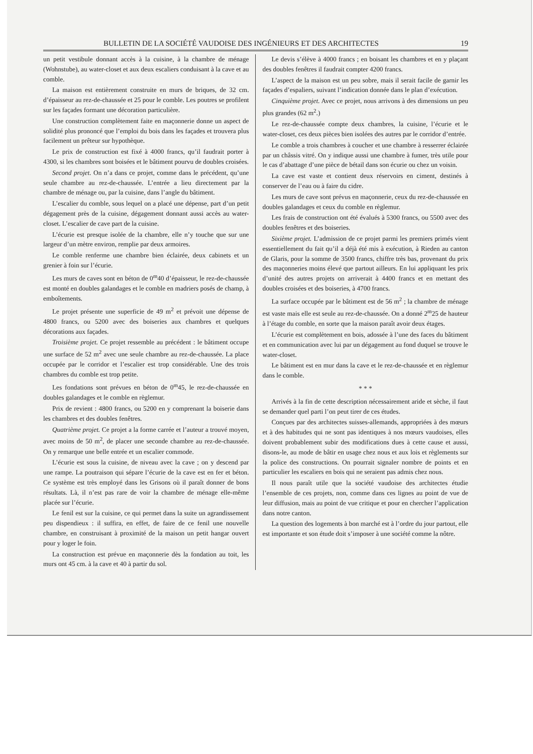BULLETIN DE LA SOCIÉTÉ VAUDOISE DES INGÉNIEURS ET DES ARCHITECTES 19
un petit vestibule donnant accès à la cuisine, à la chambre de ménage (Wohnstube), au water-closet et aux deux escaliers conduisant à la cave et au comble.
La maison est entièrement construite en murs de briques, de 32 cm. d’épaisseur au rez-de-chaussée et 25 pour le comble. Les poutres se profilent sur les façades formant une décoration particulière.
Une construction complètement faite en maçonnerie donne un aspect de solidité plus prononcé que l’emploi du bois dans les façades et trouvera plus facilement un prêteur sur hypothèque.
Le prix de construction est fixé à 4000 francs, qu’il faudrait porter à 4300, si les chambres sont boisées et le bâtiment pourvu de doubles croisées.
Second projet. On n’a dans ce projet, comme dans le précédent, qu’une seule chambre au rez-de-chaussée. L’entrée a lieu directement par la chambre de ménage ou, par la cuisine, dans l’angle du bâtiment.
L’escalier du comble, sous lequel on a placé une dépense, part d’un petit dégagement près de la cuisine, dégagement donnant aussi accès au water-closet. L’escalier de cave part de la cuisine.
L’écurie est presque isolée de la chambre, elle n’y touche que sur une largeur d’un mètre environ, remplie par deux armoires.
Le comble renferme une chambre bien éclairée, deux cabinets et un grenier à foin sur l’écurie.
Les murs de caves sont en béton de 0<sup>m</sup>40 d’épaisseur, le rez-de-chaussée est monté en doubles galandages et le comble en madriers posés de champ, à emboîtements.
Le projet présente une superficie de 49 m<sup>2</sup> et prévoit une dépense de 4800 francs, ou 5200 avec des boiseries aux chambres et quelques décorations aux façades.
Troisième projet. Ce projet ressemble au précédent : le bâtiment occupe une surface de 52 m<sup>2</sup> avec une seule chambre au rez-de-chaussée. La place occupée par le corridor et l’escalier est trop considérable. Une des trois chambres du comble est trop petite.
Les fondations sont prévues en béton de 0<sup>m</sup>45, le rez-de-chaussée en doubles galandages et le comble en règlemur.
Prix de revient : 4800 francs, ou 5200 en y comprenant la boiserie dans les chambres et des doubles fenêtres.
Quatrième projet. Ce projet a la forme carrée et l’auteur a trouvé moyen, avec moins de 50 m<sup>2</sup>, de placer une seconde chambre au rez-de-chaussée. On y remarque une belle entrée et un escalier commode.
L’écurie est sous la cuisine, de niveau avec la cave ; on y descend par une rampe. La poutraison qui sépare l’écurie de la cave est en fer et béton. Ce système est très employé dans les Grisons où il paraît donner de bons résultats. Là, il n’est pas rare de voir la chambre de ménage elle-même placée sur l’écurie.
Le fenil est sur la cuisine, ce qui permet dans la suite un agrandissement peu dispendieux : il suffira, en effet, de faire de ce fenil une nouvelle chambre, en construisant à proximité de la maison un petit hangar ouvert pour y loger le foin.
La construction est prévue en maçonnerie dès la fondation au toit, les murs ont 45 cm. à la cave et 40 à partir du sol.
Le devis s’élève à 4000 francs ; en boisant les chambres et en y plaçant des doubles fenêtres il faudrait compter 4200 francs.
L’aspect de la maison est un peu sobre, mais il serait facile de garnir les façades d’espaliers, suivant l’indication donnée dans le plan d’exécution.
Cinquième projet. Avec ce projet, nous arrivons à des dimensions un peu plus grandes (62 m<sup>2</sup>.)
Le rez-de-chaussée compte deux chambres, la cuisine, l’écurie et le water-closet, ces deux pièces bien isolées des autres par le corridor d’entrée.
Le comble a trois chambres à coucher et une chambre à resserrer éclairée par un châssis vitré. On y indique aussi une chambre à fumer, très utile pour le cas d’abattage d’une pièce de bétail dans son écurie ou chez un voisin.
La cave est vaste et contient deux réservoirs en ciment, destinés à conserver de l’eau ou à faire du cidre.
Les murs de cave sont prévus en maçonnerie, ceux du rez-de-chaussée en doubles galandages et ceux du comble en règlemur.
Les frais de construction ont été évalués à 5300 francs, ou 5500 avec des doubles fenêtres et des boiseries.
Sixième projet. L’admission de ce projet parmi les premiers primés vient essentiellement du fait qu’il a déjà été mis à exécution, à Rieden au canton de Glaris, pour la somme de 3500 francs, chiffre très bas, provenant du prix des maçonneries moins élevé que partout ailleurs. En lui appliquant les prix d’unité des autres projets on arriverait à 4400 francs et en mettant des doubles croisées et des boiseries, à 4700 francs.
La surface occupée par le bâtiment est de 56 m<sup>2</sup> ; la chambre de ménage est vaste mais elle est seule au rez-de-chaussée. On a donné 2<sup>m</sup>25 de hauteur à l’étage du comble, en sorte que la maison paraît avoir deux étages.
L’écurie est complètement en bois, adossée à l’une des faces du bâtiment et en communication avec lui par un dégagement au fond duquel se trouve le water-closet.
Le bâtiment est en mur dans la cave et le rez-de-chaussée et en règlemur dans le comble.
* * *
Arrivés à la fin de cette description nécessairement aride et sèche, il faut se demander quel parti l’on peut tirer de ces études.
Conçues par des architectes suisses-allemands, appropriées à des mœurs et à des habitudes qui ne sont pas identiques à nos mœurs vaudoises, elles doivent probablement subir des modifications dues à cette cause et aussi, disons-le, au mode de bâtir en usage chez nous et aux lois et règlements sur la police des constructions. On pourrait signaler nombre de points et en particulier les escaliers en bois qui ne seraient pas admis chez nous.
Il nous paraît utile que la société vaudoise des architectes étudie l’ensemble de ces projets, non, comme dans ces lignes au point de vue de leur diffusion, mais au point de vue critique et pour en chercher l’application dans notre canton.
La question des logements à bon marché est à l’ordre du jour partout, elle est importante et son étude doit s’imposer à une société comme la nôtre.